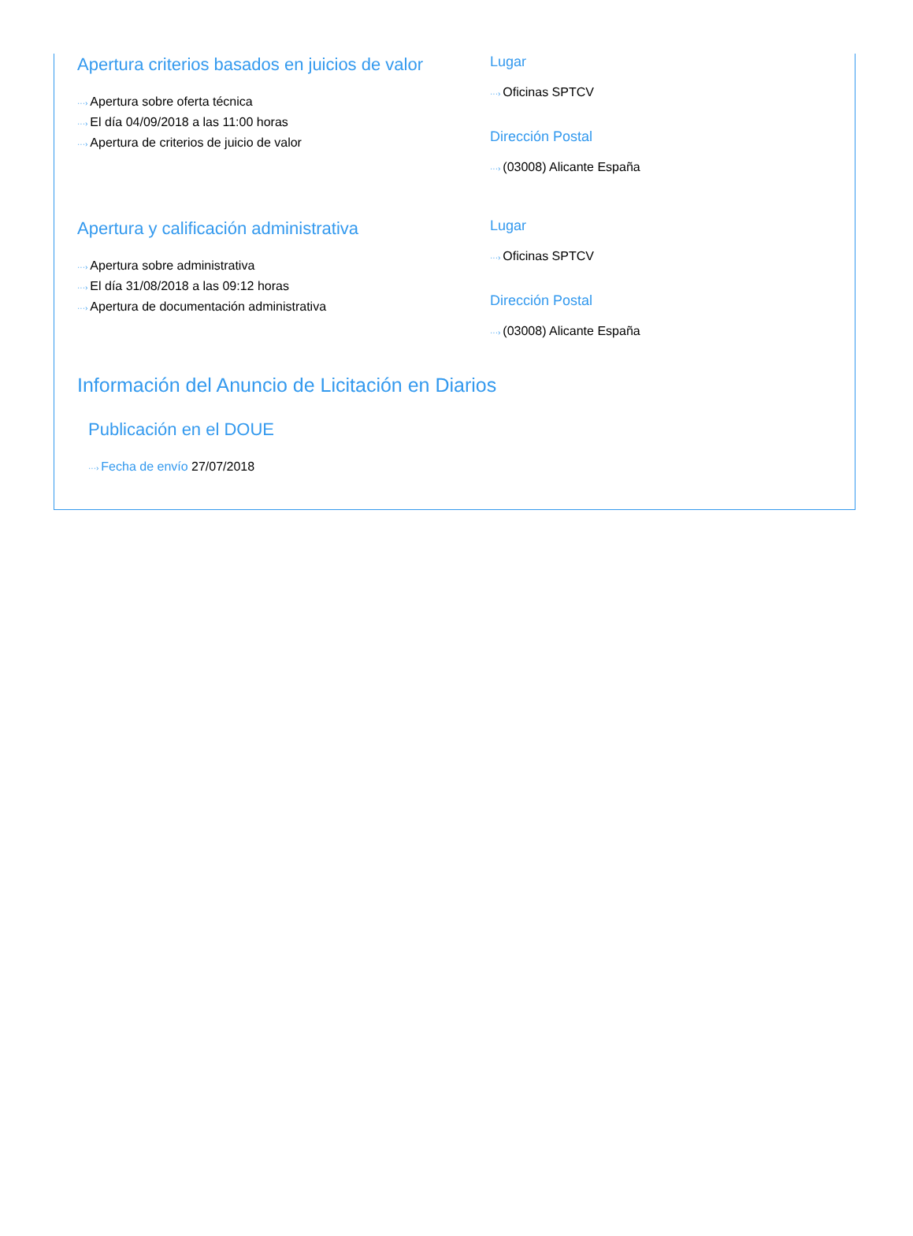Apertura criterios basados en juicios de valor
···› Apertura sobre oferta técnica
···› El día 04/09/2018 a las 11:00 horas
···› Apertura de criterios de juicio de valor
Lugar
···› Oficinas SPTCV
Dirección Postal
···› (03008) Alicante España
Apertura y calificación administrativa
···› Apertura sobre administrativa
···› El día 31/08/2018 a las 09:12 horas
···› Apertura de documentación administrativa
Lugar
···› Oficinas SPTCV
Dirección Postal
···› (03008) Alicante España
Información del Anuncio de Licitación en Diarios
Publicación en el DOUE
···› Fecha de envío 27/07/2018